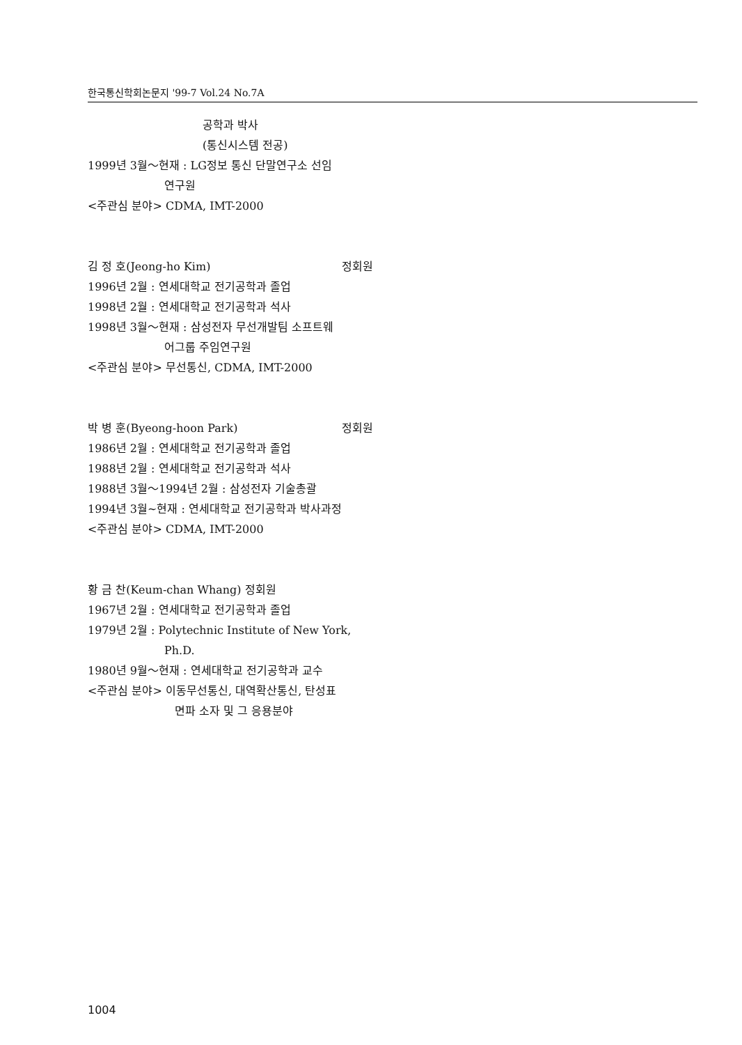한국통신학회논문지 '99-7 Vol.24 No.7A
공학과 박사
(통신시스템 전공)
1999년 3월～현재 : LG정보 통신 단말연구소 선임
연구원
<주관심 분야> CDMA, IMT-2000
김 정 호(Jeong-ho Kim) 정회원
1996년 2월 : 연세대학교 전기공학과 졸업
1998년 2월 : 연세대학교 전기공학과 석사
1998년 3월～현재 : 삼성전자 무선개발팀 소프트웨
어그룹 주임연구원
<주관심 분야> 무선통신, CDMA, IMT-2000
박 병 훈(Byeong-hoon Park) 정회원
1986년 2월 : 연세대학교 전기공학과 졸업
1988년 2월 : 연세대학교 전기공학과 석사
1988년 3월～1994년 2월 : 삼성전자 기술총괄
1994년 3월~현재 : 연세대학교 전기공학과 박사과정
<주관심 분야> CDMA, IMT-2000
황 금 찬(Keum-chan Whang) 정회원
1967년 2월 : 연세대학교 전기공학과 졸업
1979년 2월 : Polytechnic Institute of New York,
Ph.D.
1980년 9월～현재 : 연세대학교 전기공학과 교수
<주관심 분야> 이동무선통신, 대역확산통신, 탄성표
면파 소자 및 그 응용분야
1004